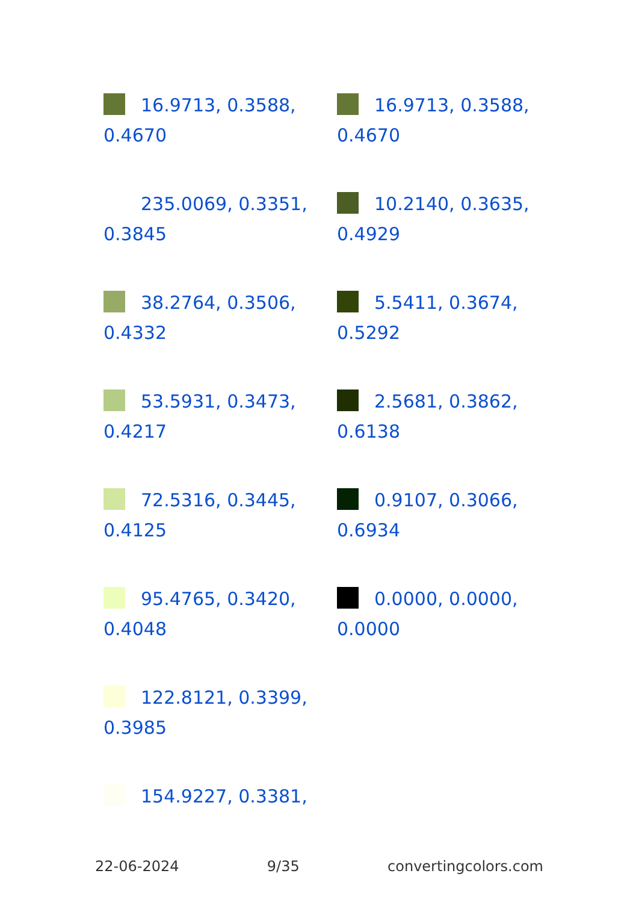16.9713, 0.3588, 0.4670
16.9713, 0.3588, 0.4670
235.0069, 0.3351, 0.3845
10.2140, 0.3635, 0.4929
38.2764, 0.3506, 0.4332
5.5411, 0.3674, 0.5292
53.5931, 0.3473, 0.4217
2.5681, 0.3862, 0.6138
72.5316, 0.3445, 0.4125
0.9107, 0.3066, 0.6934
95.4765, 0.3420, 0.4048
0.0000, 0.0000, 0.0000
122.8121, 0.3399, 0.3985
154.9227, 0.3381,
22-06-2024 9/35 convertingcolors.com